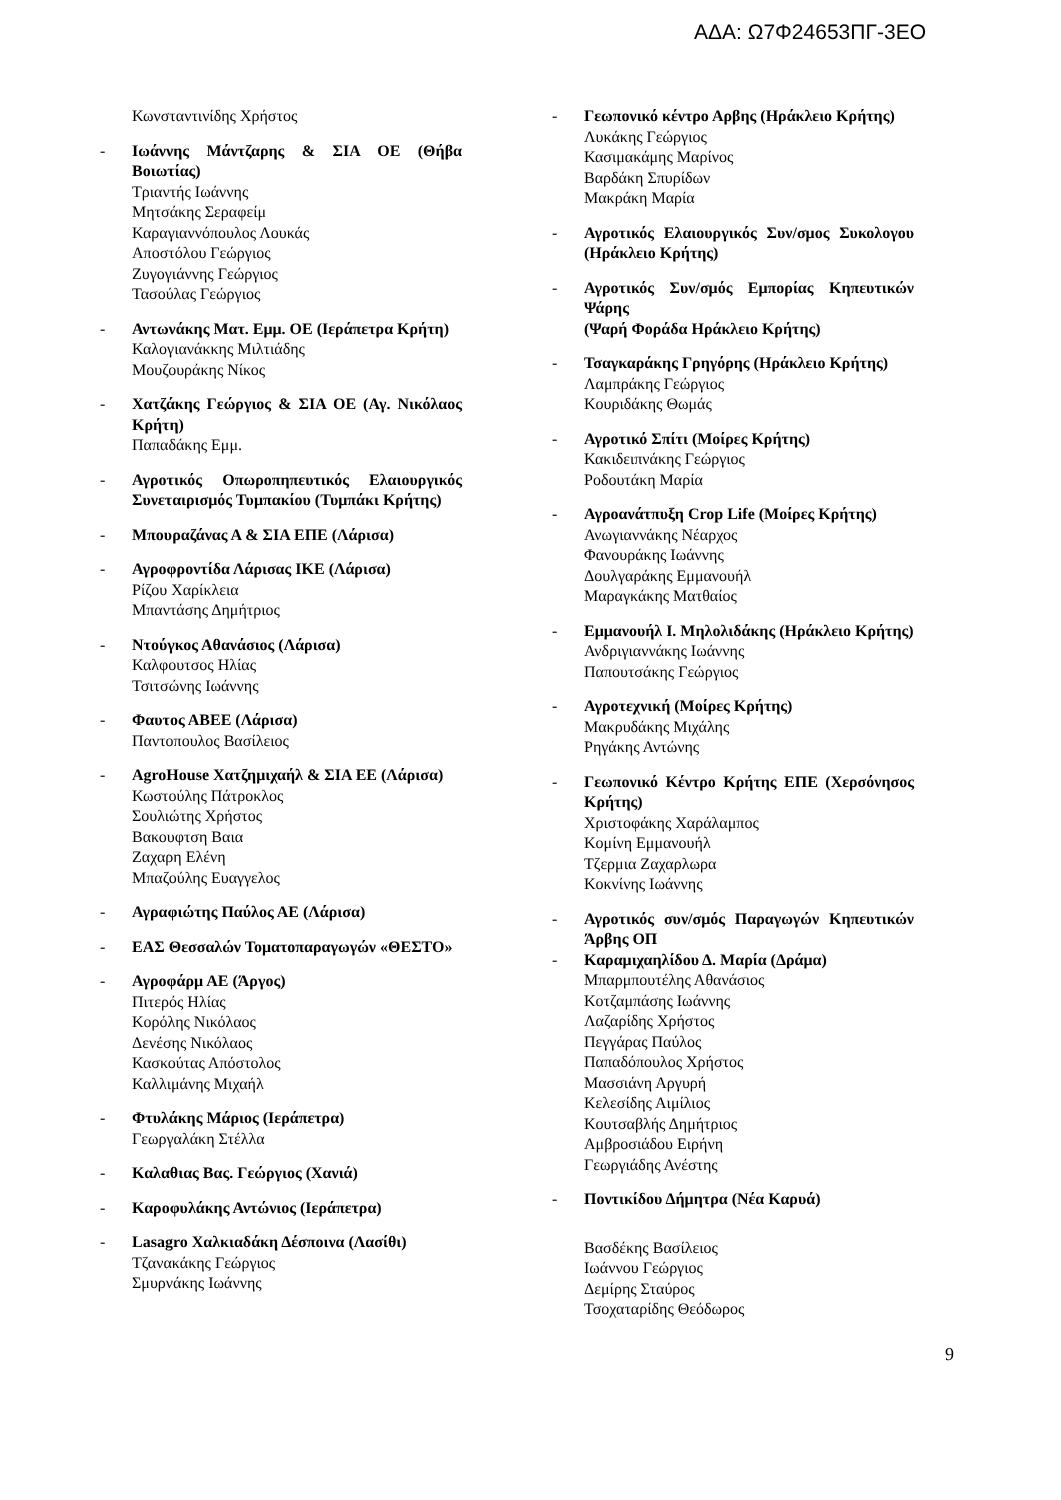ΑΔΑ: Ω7Φ24653ΠΓ-3ΕΟ
Κωνσταντινίδης Χρήστος
- Ιωάννης Μάντζαρης & ΣΙΑ ΟΕ (Θήβα Βοιωτίας)
Τριαντής Ιωάννης
Μητσάκης Σεραφείμ
Καραγιαννόπουλος Λουκάς
Αποστόλου Γεώργιος
Ζυγογιάννης Γεώργιος
Τασούλας Γεώργιος
- Αντωνάκης Ματ. Εμμ. ΟΕ (Ιεράπετρα Κρήτη)
Καλογιανάκκης Μιλτιάδης
Μουζουράκης Νίκος
- Χατζάκης Γεώργιος & ΣΙΑ ΟΕ (Αγ. Νικόλαος Κρήτη)
Παπαδάκης Εμμ.
- Αγροτικός Οπωροπηπευτικός Ελαιουργικός Συνεταιρισμός Τυμπακίου (Τυμπάκι Κρήτης)
- Μπουραζάνας Α & ΣΙΑ ΕΠΕ (Λάρισα)
- Αγροφροντίδα Λάρισας ΙΚΕ (Λάρισα)
Ρίζου Χαρίκλεια
Μπαντάσης Δημήτριος
- Ντούγκος Αθανάσιος (Λάρισα)
Καλφουτσος Ηλίας
Τσιτσώνης Ιωάννης
- Φαυτος ΑΒΕΕ (Λάρισα)
Παντοπουλος Βασίλειος
- AgroHouse Χατζημιχαήλ & ΣΙΑ ΕΕ (Λάρισα)
Κωστούλης Πάτροκλος
Σουλιώτης Χρήστος
Βακουφτση Βαια
Ζαχαρη Ελένη
Μπαζούλης Ευαγγελος
- Αγραφιώτης Παύλος ΑΕ (Λάρισα)
- ΕΑΣ Θεσσαλών Τοματοπαραγωγών «ΘΕΣΤΟ»
- Αγροφάρμ ΑΕ (Άργος)
Πιτερός Ηλίας
Κορόλης Νικόλαος
Δενέσης Νικόλαος
Κασκούτας Απόστολος
Καλλιμάνης Μιχαήλ
- Φτυλάκης Μάριος (Ιεράπετρα)
Γεωργαλάκη Στέλλα
- Καλαθιας Βας. Γεώργιος (Χανιά)
- Καροφυλάκης Αντώνιος (Ιεράπετρα)
- Lasagro Χαλκιαδάκη Δέσποινα (Λασίθι)
Τζανακάκης Γεώργιος
Σμυρνάκης Ιωάννης
- Γεωπονικό κέντρο Αρβης (Ηράκλειο Κρήτης)
Λυκάκης Γεώργιος
Κασιμακάμης Μαρίνος
Βαρδάκη Σπυρίδων
Μακράκη Μαρία
- Αγροτικός Ελαιουργικός Συν/σμος Συκολογου (Ηράκλειο Κρήτης)
- Αγροτικός Συν/σμός Εμπορίας Κηπευτικών Ψάρης
(Ψαρή Φοράδα Ηράκλειο Κρήτης)
- Τσαγκαράκης Γρηγόρης (Ηράκλειο Κρήτης)
Λαμπράκης Γεώργιος
Κουριδάκης Θωμάς
- Αγροτικό Σπίτι (Μοίρες Κρήτης)
Κακιδειπνάκης Γεώργιος
Ροδουτάκη Μαρία
- Αγροανάτπυξη Crop Life (Μοίρες Κρήτης)
Ανωγιαννάκης Νέαρχος
Φανουράκης Ιωάννης
Δουλγαράκης Εμμανουήλ
Μαραγκάκης Ματθαίος
- Εμμανουήλ Ι. Μηλολιδάκης (Ηράκλειο Κρήτης)
Ανδριγιαννάκης Ιωάννης
Παπουτσάκης Γεώργιος
- Αγροτεχνική (Μοίρες Κρήτης)
Μακρυδάκης Μιχάλης
Ρηγάκης Αντώνης
- Γεωπονικό Κέντρο Κρήτης ΕΠΕ (Χερσόνησος Κρήτης)
Χριστοφάκης Χαράλαμπος
Κομίνη Εμμανουήλ
Τζερμια Ζαχαρλωρα
Κοκνίνης Ιωάννης
- Αγροτικός συν/σμός Παραγωγών Κηπευτικών Άρβης ΟΠ
- Καραμιχαηλίδου Δ. Μαρία (Δράμα)
Μπαρμπουτέλης Αθανάσιος
Κοτζαμπάσης Ιωάννης
Λαζαρίδης Χρήστος
Πεγγάρας Παύλος
Παπαδόπουλος Χρήστος
Μασσιάνη Αργυρή
Κελεσίδης Αιμίλιος
Κουτσαβλής Δημήτριος
Αμβροσιάδου Ειρήνη
Γεωργιάδης Ανέστης
- Ποντικίδου Δήμητρα (Νέα Καρυά)
Βασδέκης Βασίλειος
Ιωάννου Γεώργιος
Δεμίρης Σταύρος
Τσοχαταρίδης Θεόδωρος
9